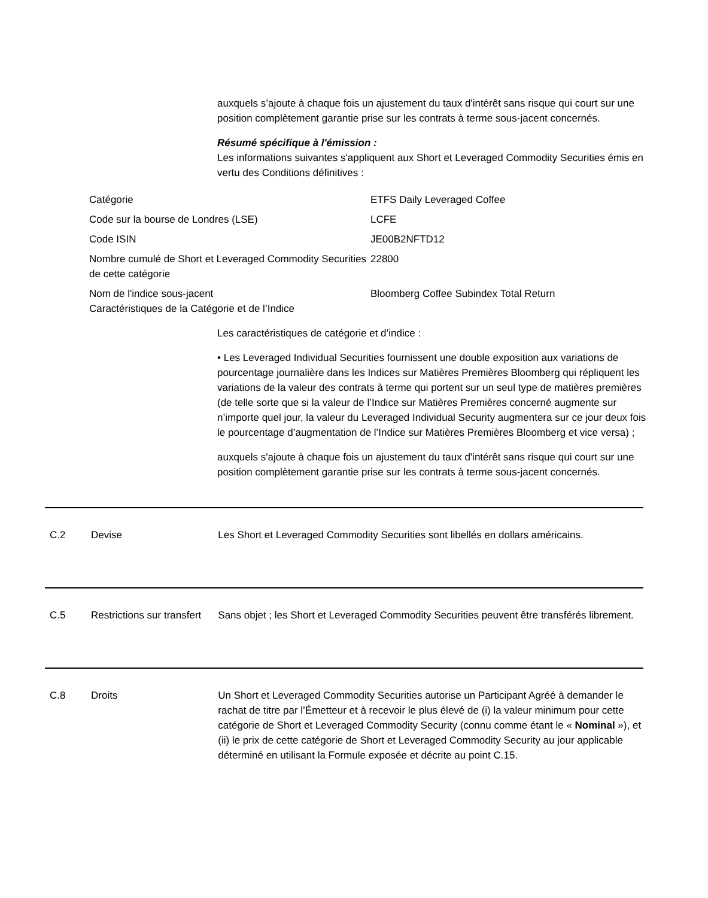auxquels s’ajoute à chaque fois un ajustement du taux d'intérêt sans risque qui court sur une position complètement garantie prise sur les contrats à terme sous-jacent concernés.
Résumé spécifique à l'émission :
Les informations suivantes s'appliquent aux Short et Leveraged Commodity Securities émis en vertu des Conditions définitives :
| Catégorie | ETFS Daily Leveraged Coffee |
| Code sur la bourse de Londres (LSE) | LCFE |
| Code ISIN | JE00B2NFTD12 |
| Nombre cumulé de Short et Leveraged Commodity Securities de cette catégorie | 22800 |
| Nom de l'indice sous-jacent Caractéristiques de la Catégorie et de l’Indice | Bloomberg Coffee Subindex Total Return |
Les caractéristiques de catégorie et d’indice :
• Les Leveraged Individual Securities fournissent une double exposition aux variations de pourcentage journalière dans les Indices sur Matières Premières Bloomberg qui répliquent les variations de la valeur des contrats à terme qui portent sur un seul type de matières premières (de telle sorte que si la valeur de l’Indice sur Matières Premières concerné augmente sur n’importe quel jour, la valeur du Leveraged Individual Security augmentera sur ce jour deux fois le pourcentage d’augmentation de l’Indice sur Matières Premières Bloomberg et vice versa) ;
auxquels s'ajoute à chaque fois un ajustement du taux d'intérêt sans risque qui court sur une position complètement garantie prise sur les contrats à terme sous-jacent concernés.
C.2 Devise Les Short et Leveraged Commodity Securities sont libellés en dollars américains.
C.5 Restrictions sur transfert
Sans objet ; les Short et Leveraged Commodity Securities peuvent être transférés librement.
C.8 Droits Un Short et Leveraged Commodity Securities autorise un Participant Agréé à demander le rachat de titre par l’Émetteur et à recevoir le plus élevé de (i) la valeur minimum pour cette catégorie de Short et Leveraged Commodity Security (connu comme étant le « Nominal »), et (ii) le prix de cette catégorie de Short et Leveraged Commodity Security au jour applicable déterminé en utilisant la Formule exposée et décrite au point C.15.